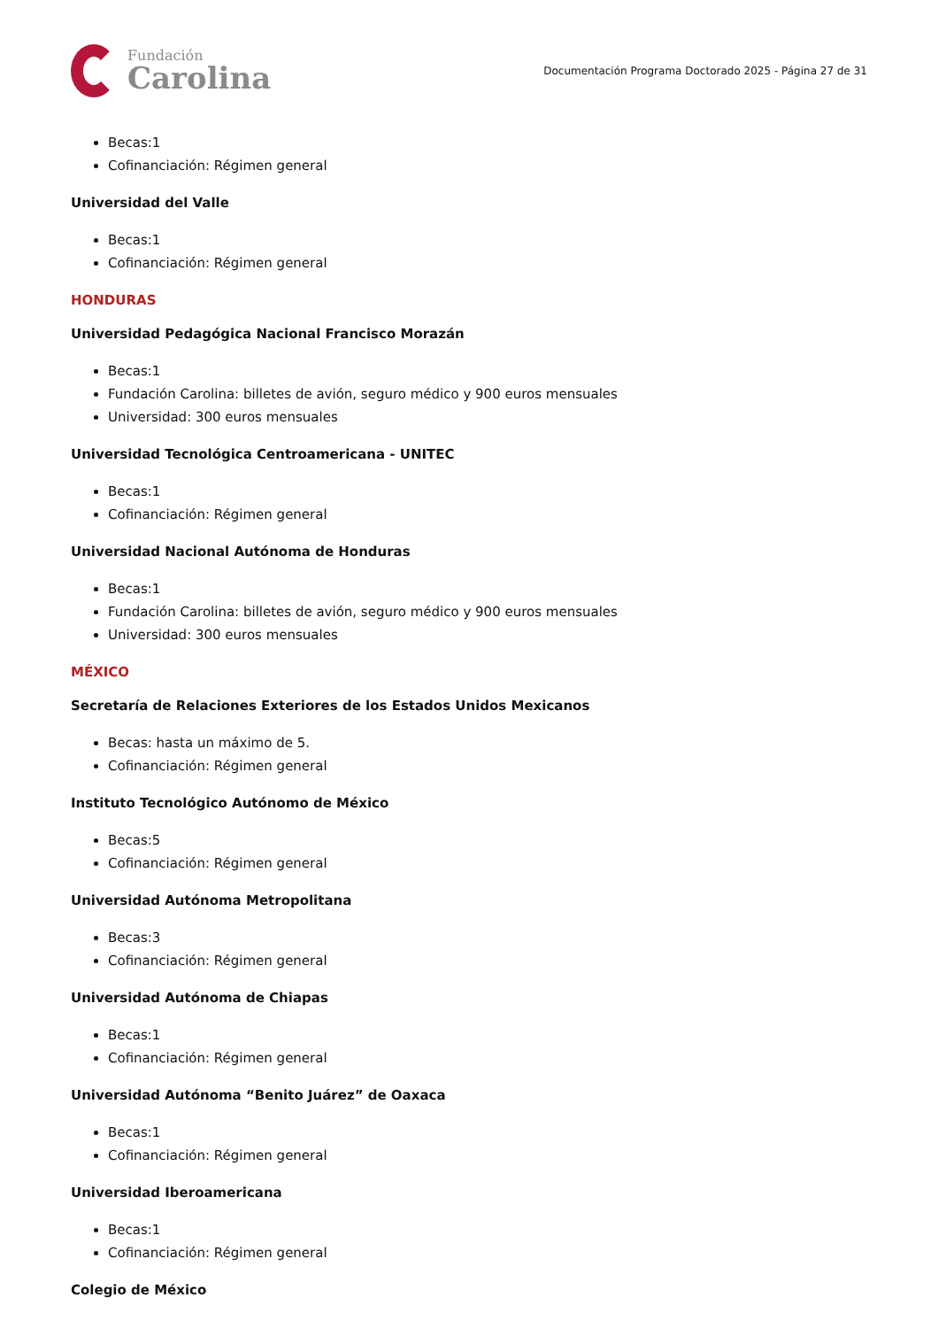Fundación
Carolina
Documentación Programa Doctorado 2025 - Página 27 de 31
Becas:1
Cofinanciación: Régimen general
Universidad del Valle
Becas:1
Cofinanciación: Régimen general
HONDURAS
Universidad Pedagógica Nacional Francisco Morazán
Becas:1
Fundación Carolina: billetes de avión, seguro médico y 900 euros mensuales
Universidad: 300 euros mensuales
Universidad Tecnológica Centroamericana - UNITEC
Becas:1
Cofinanciación: Régimen general
Universidad Nacional Autónoma de Honduras
Becas:1
Fundación Carolina: billetes de avión, seguro médico y 900 euros mensuales
Universidad: 300 euros mensuales
MÉXICO
Secretaría de Relaciones Exteriores de los Estados Unidos Mexicanos
Becas: hasta un máximo de 5.
Cofinanciación: Régimen general
Instituto Tecnológico Autónomo de México
Becas:5
Cofinanciación: Régimen general
Universidad Autónoma Metropolitana
Becas:3
Cofinanciación: Régimen general
Universidad Autónoma de Chiapas
Becas:1
Cofinanciación: Régimen general
Universidad Autónoma “Benito Juárez” de Oaxaca
Becas:1
Cofinanciación: Régimen general
Universidad Iberoamericana
Becas:1
Cofinanciación: Régimen general
Colegio de México